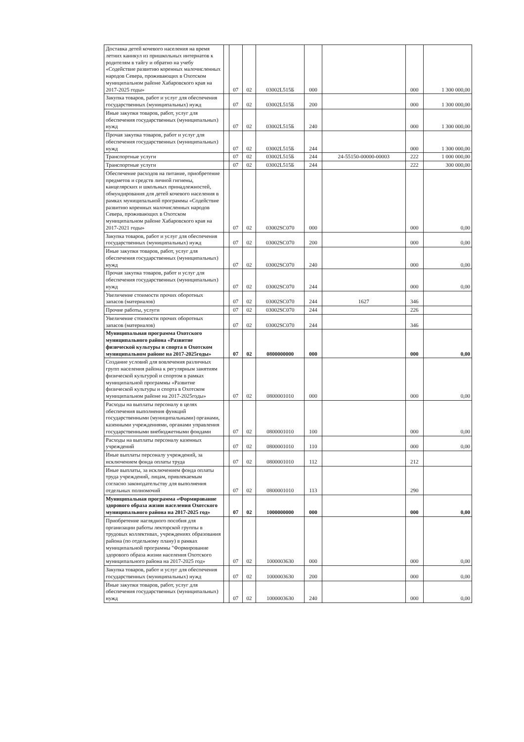| Доставка детей кочевого населения на время летних каникул из пришкольных интернатов к родителям в тайгу и обратно на учебу «Содействие развитию коренных малочисленных народов Севера, проживающих в Охотском муниципальном районе Хабаровского края на 2017-2025 годы» | | 07 | 02 | 03002L515Б | 000 | | 000 | 1 300 000,00 |
| Закупка товаров, работ и услуг для обеспечения государственных (муниципальных) нужд | | 07 | 02 | 03002L515Б | 200 | | 000 | 1 300 000,00 |
| Иные закупки товаров, работ, услуг для обеспечения государственных (муниципальных) нужд | | 07 | 02 | 03002L515Б | 240 | | 000 | 1 300 000,00 |
| Прочая закупка товаров, работ и услуг для обеспечения государственных (муниципальных) нужд | | 07 | 02 | 03002L515Б | 244 | | 000 | 1 300 000,00 |
| Транспортные услуги | | 07 | 02 | 03002L515Б | 244 | 24-55150-00000-00003 | 222 | 1 000 000,00 |
| Транспортные услуги | | 07 | 02 | 03002L515Б | 244 | | 222 | 300 000,00 |
| Обеспечение расходов на питание, приобретение предметов и средств личной гигиены, канцелярских и школьных принадлежностей, обмундирования для детей кочевого населения в рамках муниципальной программы «Содействие развитию коренных малочисленных народов Севера, проживающих в Охотском муниципальном районе Хабаровского края на 2017-2021 годы» | | 07 | 02 | 03002SC070 | 000 | | 000 | 0,00 |
| Закупка товаров, работ и услуг для обеспечения государственных (муниципальных) нужд | | 07 | 02 | 03002SC070 | 200 | | 000 | 0,00 |
| Иные закупки товаров, работ, услуг для обеспечения государственных (муниципальных) нужд | | 07 | 02 | 03002SC070 | 240 | | 000 | 0,00 |
| Прочая закупка товаров, работ и услуг для обеспечения государственных (муниципальных) нужд | | 07 | 02 | 03002SC070 | 244 | | 000 | 0,00 |
| Увеличение стоимости прочих оборотных запасов (материалов) | | 07 | 02 | 03002SC070 | 244 | 1627 | 346 | |
| Прочие работы, услуги | | 07 | 02 | 03002SC070 | 244 | | 226 | |
| Увеличение стоимости прочих оборотных запасов (материалов) | | 07 | 02 | 03002SC070 | 244 | | 346 | |
| Муниципальная программа Охотского муниципального района «Развитие физической культуры и спорта в Охотском муниципальном районе на 2017-2025годы» | | 07 | 02 | 0800000000 | 000 | | 000 | 0,00 |
| Создание условий для вовлечения различных групп населения района к регулярным занятиям физической культурой и спортом в рамках муниципальной программы «Развитие физической культуры и спорта в Охотском муниципальном районе на 2017-2025годы» | | 07 | 02 | 0800001010 | 000 | | 000 | 0,00 |
| Расходы на выплаты персоналу в целях обеспечения выполнения функций государственными (муниципальными) органами, казенными учреждениями, органами управления государственными внебюджетными фондами | | 07 | 02 | 0800001010 | 100 | | 000 | 0,00 |
| Расходы на выплаты персоналу казенных учреждений | | 07 | 02 | 0800001010 | 110 | | 000 | 0,00 |
| Иные выплаты персоналу учреждений, за исключением фонда оплаты труда | | 07 | 02 | 0800001010 | 112 | | 212 | |
| Иные выплаты, за исключением фонда оплаты труда учреждений, лицам, привлекаемым согласно законодательству для выполнения отдельных полномочий | | 07 | 02 | 0800001010 | 113 | | 290 | |
| Муниципальная программа «Формирование здорового образа жизни населения Охотского муниципального района на 2017-2025 год» | | 07 | 02 | 1000000000 | 000 | | 000 | 0,00 |
| Приобретение наглядного пособия для организации работы лекторской группы в трудовых коллективах, учреждениях образования района (по отдельному плану) в рамках муниципальной программы "Формирование здорового образа жизни населения Охотского муниципального района на 2017-2025 год» | | 07 | 02 | 1000003630 | 000 | | 000 | 0,00 |
| Закупка товаров, работ и услуг для обеспечения государственных (муниципальных) нужд | | 07 | 02 | 1000003630 | 200 | | 000 | 0,00 |
| Иные закупки товаров, работ, услуг для обеспечения государственных (муниципальных) нужд | | 07 | 02 | 1000003630 | 240 | | 000 | 0,00 |